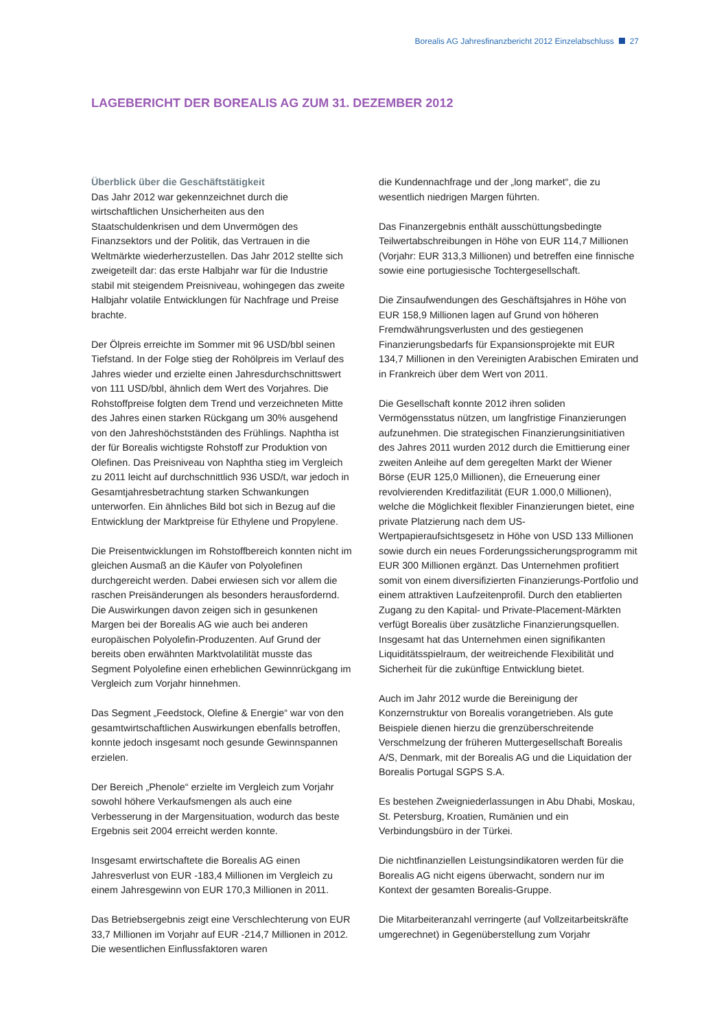Borealis AG Jahresfinanzbericht 2012 Einzelabschluss 27
LAGEBERICHT DER BOREALIS AG ZUM 31. DEZEMBER 2012
Überblick über die Geschäftstätigkeit
Das Jahr 2012 war gekennzeichnet durch die wirtschaftlichen Unsicherheiten aus den Staatschuldenkrisen und dem Unvermögen des Finanzsektors und der Politik, das Vertrauen in die Weltmärkte wiederherzustellen. Das Jahr 2012 stellte sich zweigeteilt dar: das erste Halbjahr war für die Industrie stabil mit steigendem Preisniveau, wohingegen das zweite Halbjahr volatile Entwicklungen für Nachfrage und Preise brachte.
Der Ölpreis erreichte im Sommer mit 96 USD/bbl seinen Tiefstand. In der Folge stieg der Rohölpreis im Verlauf des Jahres wieder und erzielte einen Jahresdurchschnittswert von 111 USD/bbl, ähnlich dem Wert des Vorjahres. Die Rohstoffpreise folgten dem Trend und verzeichneten Mitte des Jahres einen starken Rückgang um 30% ausgehend von den Jahreshöchstständen des Frühlings. Naphtha ist der für Borealis wichtigste Rohstoff zur Produktion von Olefinen. Das Preisniveau von Naphtha stieg im Vergleich zu 2011 leicht auf durchschnittlich 936 USD/t, war jedoch in Gesamtjahresbetrachtung starken Schwankungen unterworfen. Ein ähnliches Bild bot sich in Bezug auf die Entwicklung der Marktpreise für Ethylene und Propylene.
Die Preisentwicklungen im Rohstoffbereich konnten nicht im gleichen Ausmaß an die Käufer von Polyolefinen durchgereicht werden. Dabei erwiesen sich vor allem die raschen Preisänderungen als besonders herausfordernd. Die Auswirkungen davon zeigen sich in gesunkenen Margen bei der Borealis AG wie auch bei anderen europäischen Polyolefin-Produzenten. Auf Grund der bereits oben erwähnten Marktvolatilität musste das Segment Polyolefine einen erheblichen Gewinnrückgang im Vergleich zum Vorjahr hinnehmen.
Das Segment „Feedstock, Olefine & Energie“ war von den gesamtwirtschaftlichen Auswirkungen ebenfalls betroffen, konnte jedoch insgesamt noch gesunde Gewinnspannen erzielen.
Der Bereich „Phenole“ erzielte im Vergleich zum Vorjahr sowohl höhere Verkaufsmengen als auch eine Verbesserung in der Margensituation, wodurch das beste Ergebnis seit 2004 erreicht werden konnte.
Insgesamt erwirtschaftete die Borealis AG einen Jahresverlust von EUR -183,4 Millionen im Vergleich zu einem Jahresgewinn von EUR 170,3 Millionen in 2011.
Das Betriebsergebnis zeigt eine Verschlechterung von EUR 33,7 Millionen im Vorjahr auf EUR -214,7 Millionen in 2012. Die wesentlichen Einflussfaktoren waren
die Kundennachfrage und der „long market“, die zu wesentlich niedrigen Margen führten.
Das Finanzergebnis enthält ausschüttungsbedingte Teilwertabschreibungen in Höhe von EUR 114,7 Millionen (Vorjahr: EUR 313,3 Millionen) und betreffen eine finnische sowie eine portugiesische Tochtergesellschaft.
Die Zinsaufwendungen des Geschäftsjahres in Höhe von EUR 158,9 Millionen lagen auf Grund von höheren Fremdwährungsverlusten und des gestiegenen Finanzierungsbedarfs für Expansionsprojekte mit EUR 134,7 Millionen in den Vereinigten Arabischen Emiraten und in Frankreich über dem Wert von 2011.
Die Gesellschaft konnte 2012 ihren soliden Vermögensstatus nützen, um langfristige Finanzierungen aufzunehmen. Die strategischen Finanzierungsinitiativen des Jahres 2011 wurden 2012 durch die Emittierung einer zweiten Anleihe auf dem geregelten Markt der Wiener Börse (EUR 125,0 Millionen), die Erneuerung einer revolvierenden Kreditfazilität (EUR 1.000,0 Millionen), welche die Möglichkeit flexibler Finanzierungen bietet, eine private Platzierung nach dem US-Wertpapieraufsichtsgesetz in Höhe von USD 133 Millionen sowie durch ein neues Forderungssicherungsprogramm mit EUR 300 Millionen ergänzt. Das Unternehmen profitiert somit von einem diversifizierten Finanzierungs-Portfolio und einem attraktiven Laufzeitenprofil. Durch den etablierten Zugang zu den Kapital- und Private-Placement-Märkten verfügt Borealis über zusätzliche Finanzierungsquellen. Insgesamt hat das Unternehmen einen signifikanten Liquiditätsspielraum, der weitreichende Flexibilität und Sicherheit für die zukünftige Entwicklung bietet.
Auch im Jahr 2012 wurde die Bereinigung der Konzernstruktur von Borealis vorangetrieben. Als gute Beispiele dienen hierzu die grenzüberschreitende Verschmelzung der früheren Muttergesellschaft Borealis A/S, Denmark, mit der Borealis AG und die Liquidation der Borealis Portugal SGPS S.A.
Es bestehen Zweigniederlassungen in Abu Dhabi, Moskau, St. Petersburg, Kroatien, Rumänien und ein Verbindungsbüro in der Türkei.
Die nichtfinanziellen Leistungsindikatoren werden für die Borealis AG nicht eigens überwacht, sondern nur im Kontext der gesamten Borealis-Gruppe.
Die Mitarbeiteranzahl verringerte (auf Vollzeitarbeitskräfte umgerechnet) in Gegenüberstellung zum Vorjahr